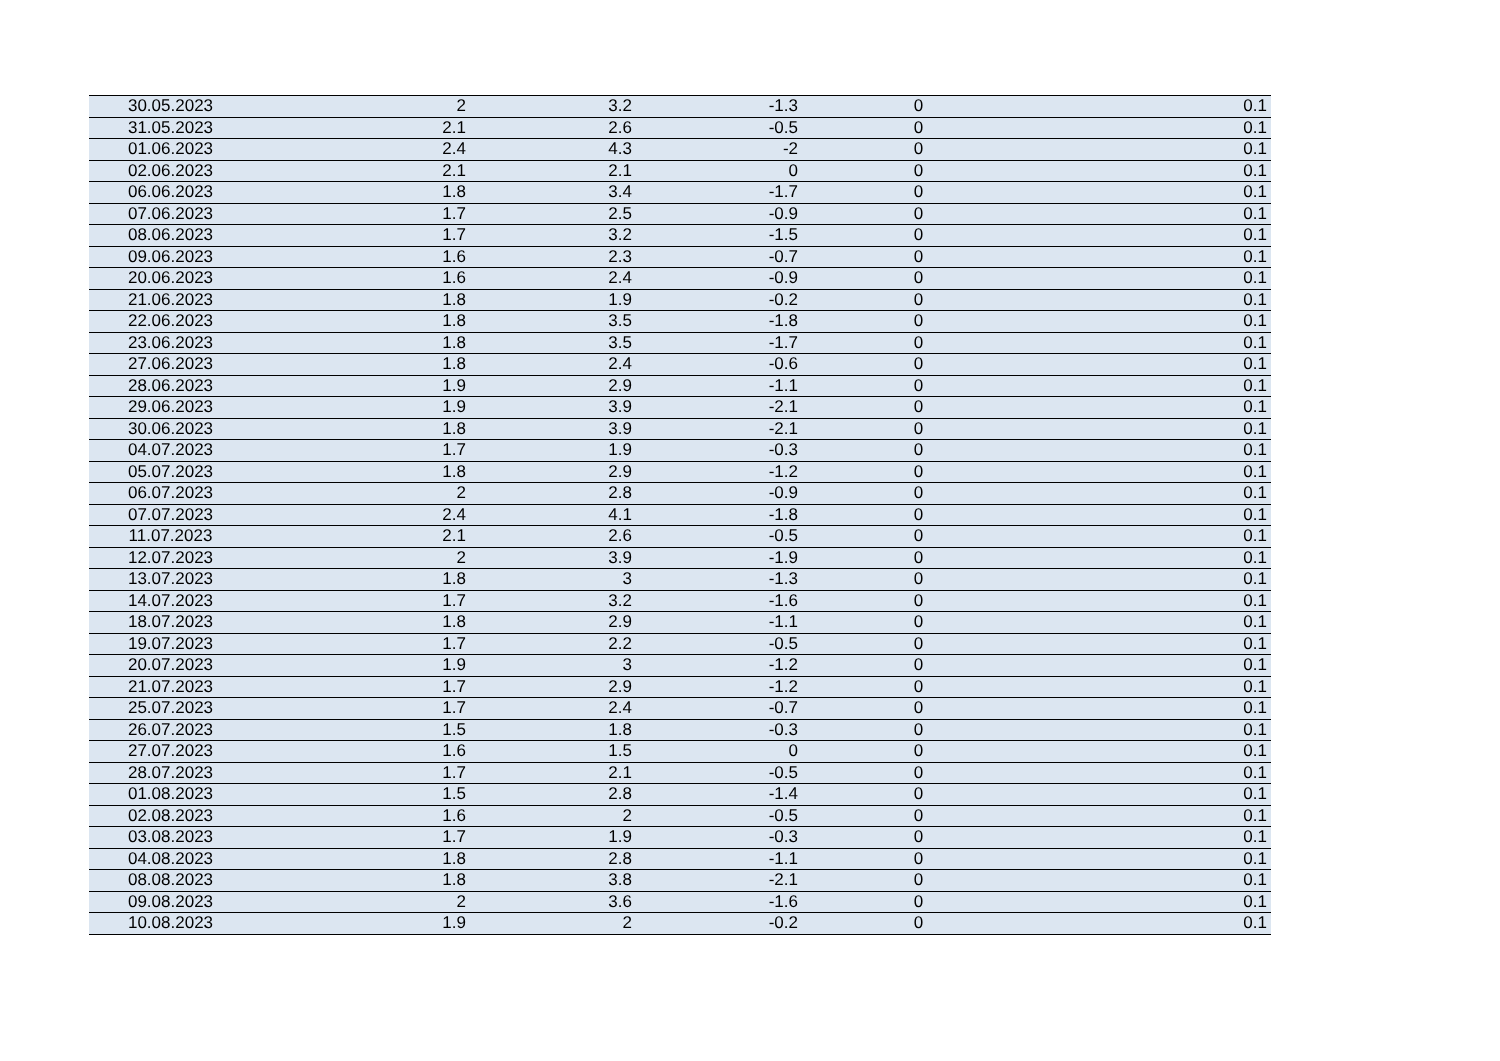| 30.05.2023 | 2 | 3.2 | -1.3 | 0 | 0.1 |
| 31.05.2023 | 2.1 | 2.6 | -0.5 | 0 | 0.1 |
| 01.06.2023 | 2.4 | 4.3 | -2 | 0 | 0.1 |
| 02.06.2023 | 2.1 | 2.1 | 0 | 0 | 0.1 |
| 06.06.2023 | 1.8 | 3.4 | -1.7 | 0 | 0.1 |
| 07.06.2023 | 1.7 | 2.5 | -0.9 | 0 | 0.1 |
| 08.06.2023 | 1.7 | 3.2 | -1.5 | 0 | 0.1 |
| 09.06.2023 | 1.6 | 2.3 | -0.7 | 0 | 0.1 |
| 20.06.2023 | 1.6 | 2.4 | -0.9 | 0 | 0.1 |
| 21.06.2023 | 1.8 | 1.9 | -0.2 | 0 | 0.1 |
| 22.06.2023 | 1.8 | 3.5 | -1.8 | 0 | 0.1 |
| 23.06.2023 | 1.8 | 3.5 | -1.7 | 0 | 0.1 |
| 27.06.2023 | 1.8 | 2.4 | -0.6 | 0 | 0.1 |
| 28.06.2023 | 1.9 | 2.9 | -1.1 | 0 | 0.1 |
| 29.06.2023 | 1.9 | 3.9 | -2.1 | 0 | 0.1 |
| 30.06.2023 | 1.8 | 3.9 | -2.1 | 0 | 0.1 |
| 04.07.2023 | 1.7 | 1.9 | -0.3 | 0 | 0.1 |
| 05.07.2023 | 1.8 | 2.9 | -1.2 | 0 | 0.1 |
| 06.07.2023 | 2 | 2.8 | -0.9 | 0 | 0.1 |
| 07.07.2023 | 2.4 | 4.1 | -1.8 | 0 | 0.1 |
| 11.07.2023 | 2.1 | 2.6 | -0.5 | 0 | 0.1 |
| 12.07.2023 | 2 | 3.9 | -1.9 | 0 | 0.1 |
| 13.07.2023 | 1.8 | 3 | -1.3 | 0 | 0.1 |
| 14.07.2023 | 1.7 | 3.2 | -1.6 | 0 | 0.1 |
| 18.07.2023 | 1.8 | 2.9 | -1.1 | 0 | 0.1 |
| 19.07.2023 | 1.7 | 2.2 | -0.5 | 0 | 0.1 |
| 20.07.2023 | 1.9 | 3 | -1.2 | 0 | 0.1 |
| 21.07.2023 | 1.7 | 2.9 | -1.2 | 0 | 0.1 |
| 25.07.2023 | 1.7 | 2.4 | -0.7 | 0 | 0.1 |
| 26.07.2023 | 1.5 | 1.8 | -0.3 | 0 | 0.1 |
| 27.07.2023 | 1.6 | 1.5 | 0 | 0 | 0.1 |
| 28.07.2023 | 1.7 | 2.1 | -0.5 | 0 | 0.1 |
| 01.08.2023 | 1.5 | 2.8 | -1.4 | 0 | 0.1 |
| 02.08.2023 | 1.6 | 2 | -0.5 | 0 | 0.1 |
| 03.08.2023 | 1.7 | 1.9 | -0.3 | 0 | 0.1 |
| 04.08.2023 | 1.8 | 2.8 | -1.1 | 0 | 0.1 |
| 08.08.2023 | 1.8 | 3.8 | -2.1 | 0 | 0.1 |
| 09.08.2023 | 2 | 3.6 | -1.6 | 0 | 0.1 |
| 10.08.2023 | 1.9 | 2 | -0.2 | 0 | 0.1 |